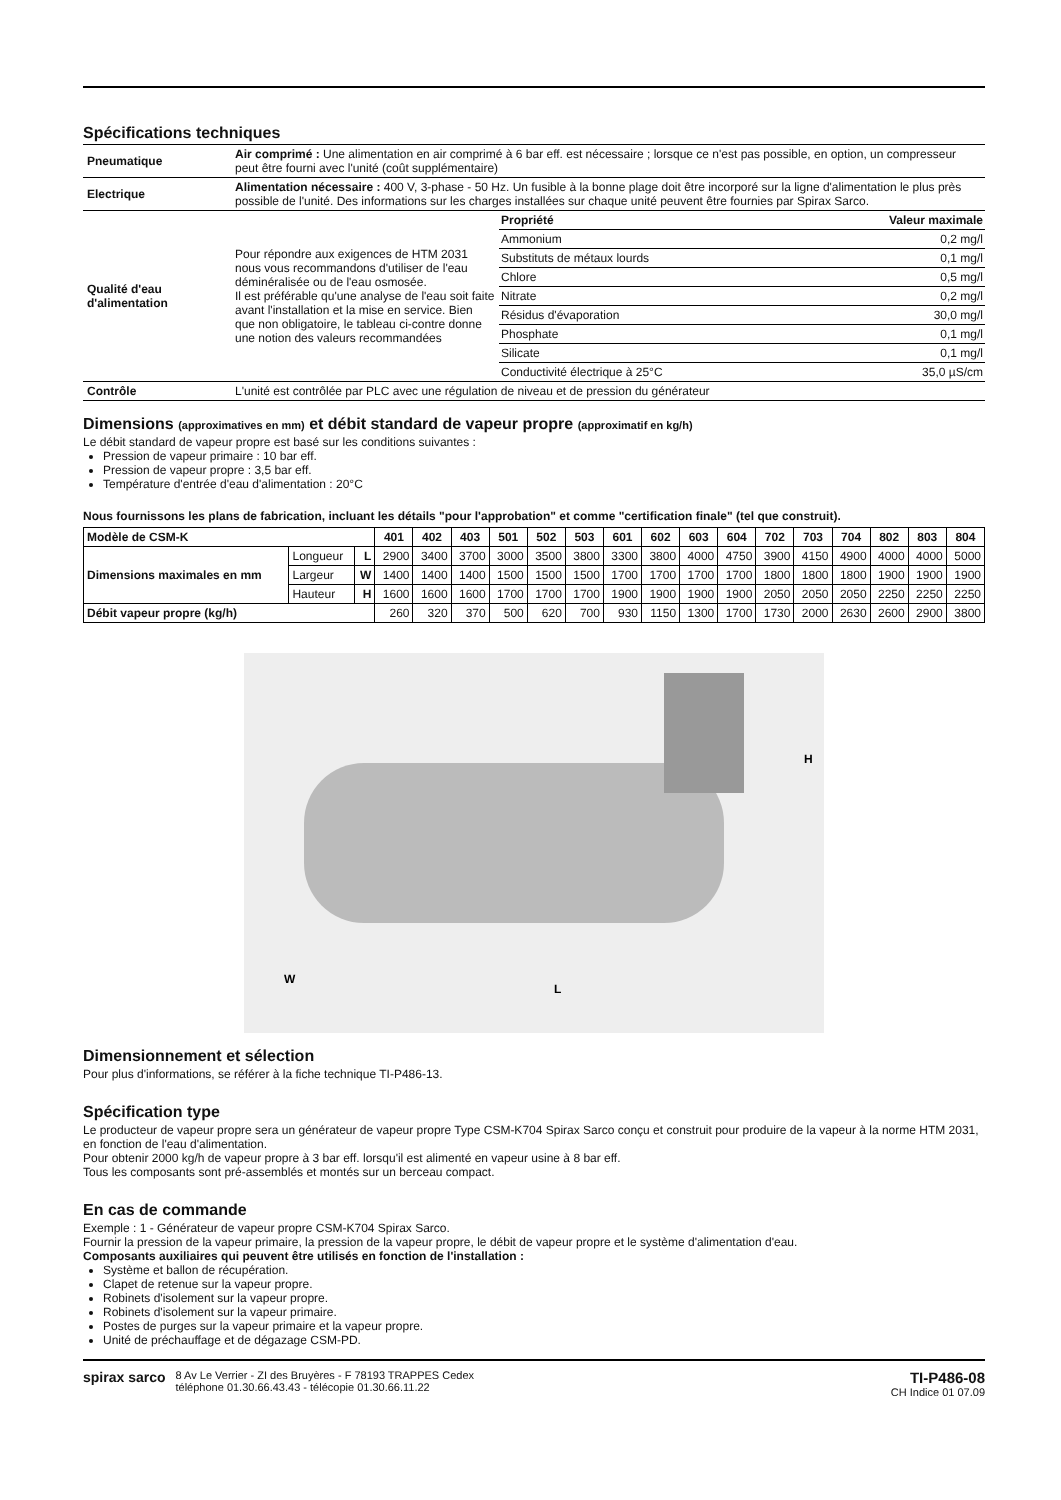Spécifications techniques
| Pneumatique | Air comprimé : Une alimentation en air comprimé à 6 bar eff. est nécessaire ; lorsque ce n'est pas possible, en option, un compresseur peut être fourni avec l'unité (coût supplémentaire) | |
| Electrique | Alimentation nécessaire : 400 V, 3-phase - 50 Hz. Un fusible à la bonne plage doit être incorporé sur la ligne d'alimentation le plus près possible de l'unité. Des informations sur les charges installées sur chaque unité peuvent être fournies par Spirax Sarco. | |
| Qualité d'eau d'alimentation | Pour répondre aux exigences de HTM 2031 nous vous recommandons d'utiliser de l'eau déminéralisée ou de l'eau osmosée. Il est préférable qu'une analyse de l'eau soit faite avant l'installation et la mise en service. Bien que non obligatoire, le tableau ci-contre donne une notion des valeurs recommandées | / Propriété / Valeur maximale / / Ammonium / 0,2 mg/l / / Substituts de métaux lourds / 0,1 mg/l / / Chlore / 0,5 mg/l / / Nitrate / 0,2 mg/l / / Résidus d'évaporation / 30,0 mg/l / / Phosphate / 0,1 mg/l / / Silicate / 0,1 mg/l / / Conductivité électrique à 25°C / 35,0 µS/cm / |
| Contrôle | L'unité est contrôlée par PLC avec une régulation de niveau et de pression du générateur | |
Dimensions (approximatives en mm) et débit standard de vapeur propre (approximatif en kg/h)
Le débit standard de vapeur propre est basé sur les conditions suivantes :
Pression de vapeur primaire : 10 bar eff.
Pression de vapeur propre : 3,5 bar eff.
Température d'entrée d'eau d'alimentation : 20°C
Nous fournissons les plans de fabrication, incluant les détails "pour l'approbation" et comme "certification finale" (tel que construit).
| Modèle de CSM-K | | | 401 | 402 | 403 | 501 | 502 | 503 | 601 | 602 | 603 | 604 | 702 | 703 | 704 | 802 | 803 | 804 |
| --- | --- | --- | --- | --- | --- | --- | --- | --- | --- | --- | --- | --- | --- | --- | --- | --- | --- | --- |
| Dimensions maximales en mm | Longueur | L | 2900 | 3400 | 3700 | 3000 | 3500 | 3800 | 3300 | 3800 | 4000 | 4750 | 3900 | 4150 | 4900 | 4000 | 4000 | 5000 |
| | Largeur | W | 1400 | 1400 | 1400 | 1500 | 1500 | 1500 | 1700 | 1700 | 1700 | 1700 | 1800 | 1800 | 1800 | 1900 | 1900 | 1900 |
| | Hauteur | H | 1600 | 1600 | 1600 | 1700 | 1700 | 1700 | 1900 | 1900 | 1900 | 1900 | 2050 | 2050 | 2050 | 2250 | 2250 | 2250 |
| Débit vapeur propre (kg/h) | | | 260 | 320 | 370 | 500 | 620 | 700 | 930 | 1150 | 1300 | 1700 | 1730 | 2000 | 2630 | 2600 | 2900 | 3800 |
H
W
L
Dimensionnement et sélection
Pour plus d'informations, se référer à la fiche technique TI-P486-13.
Spécification type
Le producteur de vapeur propre sera un générateur de vapeur propre Type CSM-K704 Spirax Sarco conçu et construit pour produire de la vapeur à la norme HTM 2031, en fonction de l'eau d'alimentation.
Pour obtenir 2000 kg/h de vapeur propre à 3 bar eff. lorsqu'il est alimenté en vapeur usine à 8 bar eff.
Tous les composants sont pré-assemblés et montés sur un berceau compact.
En cas de commande
Exemple : 1 - Générateur de vapeur propre CSM-K704 Spirax Sarco.
Fournir la pression de la vapeur primaire, la pression de la vapeur propre, le débit de vapeur propre et le système d'alimentation d'eau.
Composants auxiliaires qui peuvent être utilisés en fonction de l'installation :
Système et ballon de récupération.
Clapet de retenue sur la vapeur propre.
Robinets d'isolement sur la vapeur propre.
Robinets d'isolement sur la vapeur primaire.
Postes de purges sur la vapeur primaire et la vapeur propre.
Unité de préchauffage et de dégazage CSM-PD.
spirax sarco 8 Av Le Verrier - ZI des Bruyères - F 78193 TRAPPES Cedex
téléphone 01.30.66.43.43 - télécopie 01.30.66.11.22
TI-P486-08
CH Indice 01 07.09